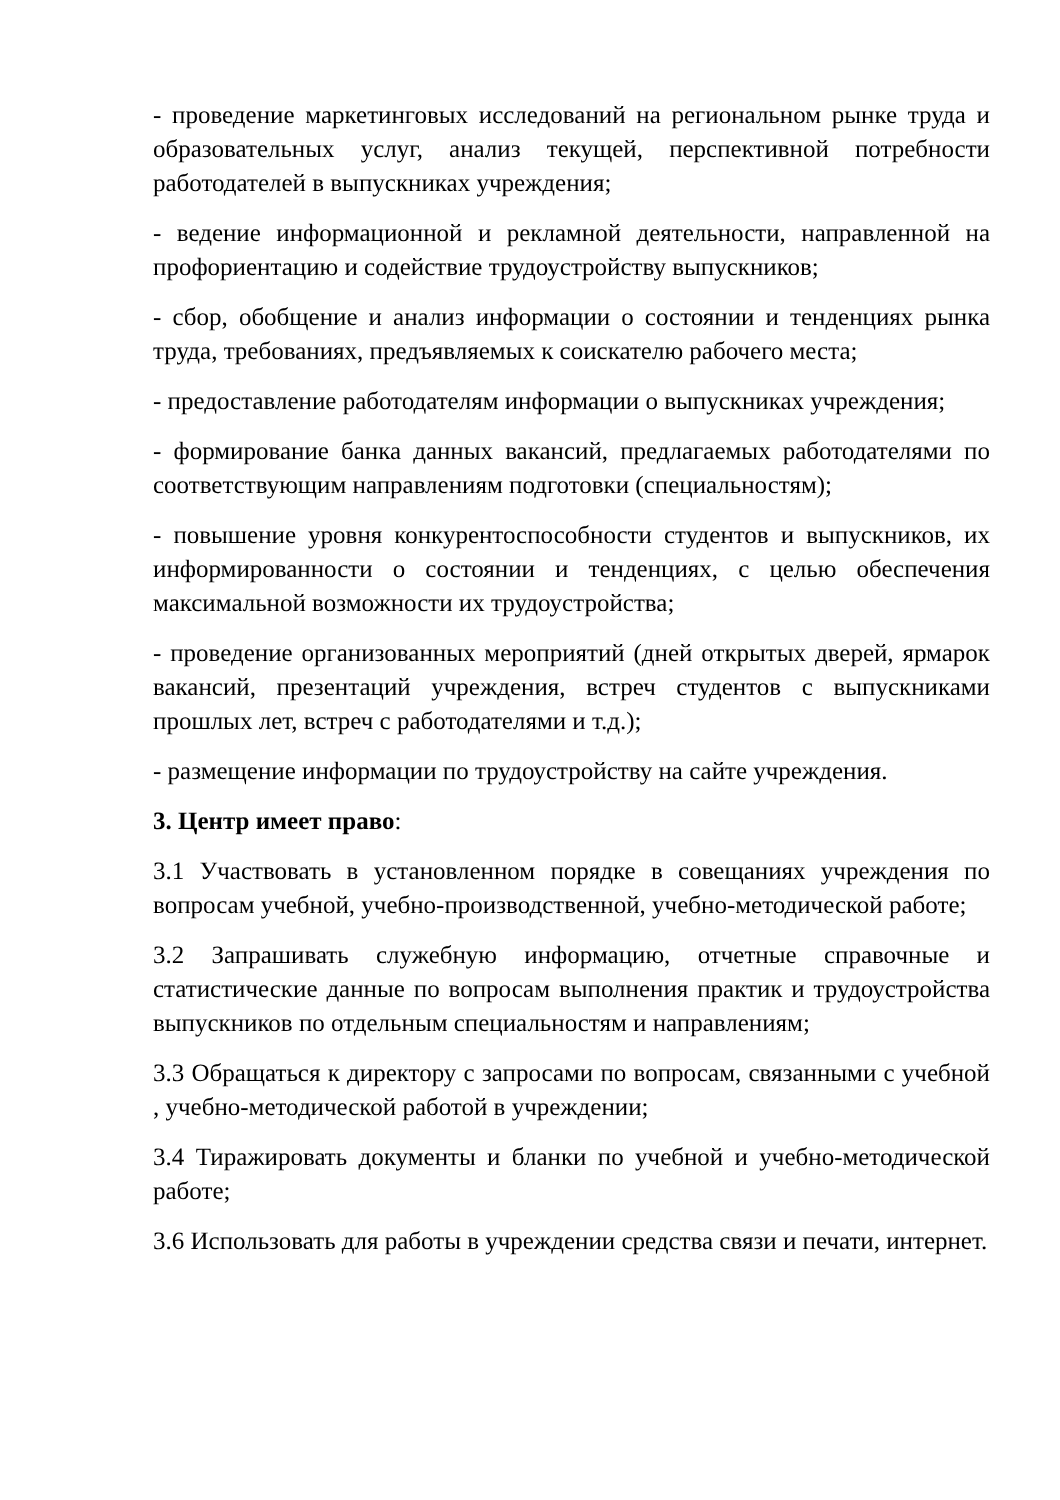- проведение маркетинговых исследований на региональном рынке труда и образовательных услуг, анализ текущей, перспективной потребности работодателей в выпускниках учреждения;
- ведение информационной и рекламной деятельности, направленной на профориентацию и содействие трудоустройству выпускников;
- сбор, обобщение и анализ информации о состоянии и тенденциях рынка труда, требованиях, предъявляемых к соискателю рабочего места;
- предоставление работодателям информации о выпускниках учреждения;
- формирование банка данных вакансий, предлагаемых работодателями по соответствующим направлениям подготовки (специальностям);
- повышение уровня конкурентоспособности студентов и выпускников, их информированности о состоянии и тенденциях, с целью обеспечения максимальной возможности их трудоустройства;
- проведение организованных мероприятий (дней открытых дверей, ярмарок вакансий, презентаций учреждения, встреч студентов с выпускниками прошлых лет, встреч с работодателями и т.д.);
- размещение информации по трудоустройству на сайте учреждения.
3. Центр имеет право:
3.1 Участвовать в установленном порядке в совещаниях учреждения по вопросам учебной, учебно-производственной, учебно-методической работе;
3.2 Запрашивать служебную информацию, отчетные справочные и статистические данные по вопросам выполнения практик и трудоустройства выпускников по отдельным специальностям и направлениям;
3.3 Обращаться к директору с запросами по вопросам, связанными с учебной , учебно-методической работой в учреждении;
3.4 Тиражировать документы и бланки по учебной и учебно-методической работе;
3.6 Использовать для работы в учреждении средства связи и печати, интернет.